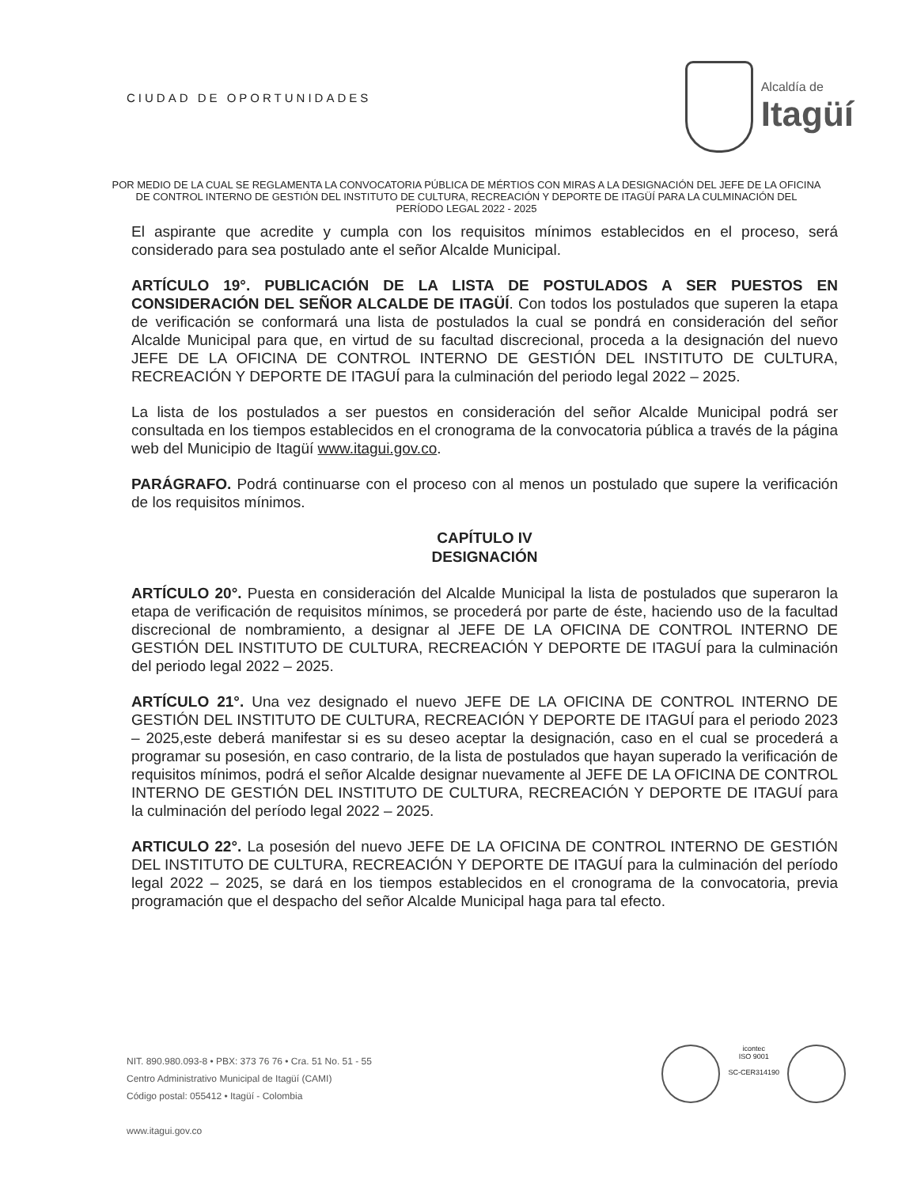CIUDAD DE OPORTUNIDADES
Alcaldía de
Itagüí
POR MEDIO DE LA CUAL SE REGLAMENTA LA CONVOCATORIA PÚBLICA DE MÉRTIOS CON MIRAS A LA DESIGNACIÓN DEL JEFE DE LA OFICINA DE CONTROL INTERNO DE GESTIÓN DEL INSTITUTO DE CULTURA, RECREACIÓN Y DEPORTE DE ITAGÜÍ PARA LA CULMINACIÓN DEL PERÍODO LEGAL 2022 - 2025
El aspirante que acredite y cumpla con los requisitos mínimos establecidos en el proceso, será considerado para sea postulado ante el señor Alcalde Municipal.
ARTÍCULO 19°. PUBLICACIÓN DE LA LISTA DE POSTULADOS A SER PUESTOS EN CONSIDERACIÓN DEL SEÑOR ALCALDE DE ITAGÜÍ. Con todos los postulados que superen la etapa de verificación se conformará una lista de postulados la cual se pondrá en consideración del señor Alcalde Municipal para que, en virtud de su facultad discrecional, proceda a la designación del nuevo JEFE DE LA OFICINA DE CONTROL INTERNO DE GESTIÓN DEL INSTITUTO DE CULTURA, RECREACIÓN Y DEPORTE DE ITAGUÍ para la culminación del periodo legal 2022 – 2025.
La lista de los postulados a ser puestos en consideración del señor Alcalde Municipal podrá ser consultada en los tiempos establecidos en el cronograma de la convocatoria pública a través de la página web del Municipio de Itagüí www.itagui.gov.co.
PARÁGRAFO. Podrá continuarse con el proceso con al menos un postulado que supere la verificación de los requisitos mínimos.
CAPÍTULO IV
DESIGNACIÓN
ARTÍCULO 20°. Puesta en consideración del Alcalde Municipal la lista de postulados que superaron la etapa de verificación de requisitos mínimos, se procederá por parte de éste, haciendo uso de la facultad discrecional de nombramiento, a designar al JEFE DE LA OFICINA DE CONTROL INTERNO DE GESTIÓN DEL INSTITUTO DE CULTURA, RECREACIÓN Y DEPORTE DE ITAGUÍ para la culminación del periodo legal 2022 – 2025.
ARTÍCULO 21°. Una vez designado el nuevo JEFE DE LA OFICINA DE CONTROL INTERNO DE GESTIÓN DEL INSTITUTO DE CULTURA, RECREACIÓN Y DEPORTE DE ITAGUÍ para el periodo 2023 – 2025,este deberá manifestar si es su deseo aceptar la designación, caso en el cual se procederá a programar su posesión, en caso contrario, de la lista de postulados que hayan superado la verificación de requisitos mínimos, podrá el señor Alcalde designar nuevamente al JEFE DE LA OFICINA DE CONTROL INTERNO DE GESTIÓN DEL INSTITUTO DE CULTURA, RECREACIÓN Y DEPORTE DE ITAGUÍ para la culminación del período legal 2022 – 2025.
ARTICULO 22°. La posesión del nuevo JEFE DE LA OFICINA DE CONTROL INTERNO DE GESTIÓN DEL INSTITUTO DE CULTURA, RECREACIÓN Y DEPORTE DE ITAGUÍ para la culminación del período legal 2022 – 2025, se dará en los tiempos establecidos en el cronograma de la convocatoria, previa programación que el despacho del señor Alcalde Municipal haga para tal efecto.
NIT. 890.980.093-8 • PBX: 373 76 76 • Cra. 51 No. 51 - 55
Centro Administrativo Municipal de Itagüí (CAMI)
Código postal: 055412 • Itagüí - Colombia
www.itagui.gov.co
icontec
ISO 9001
SC-CER314190